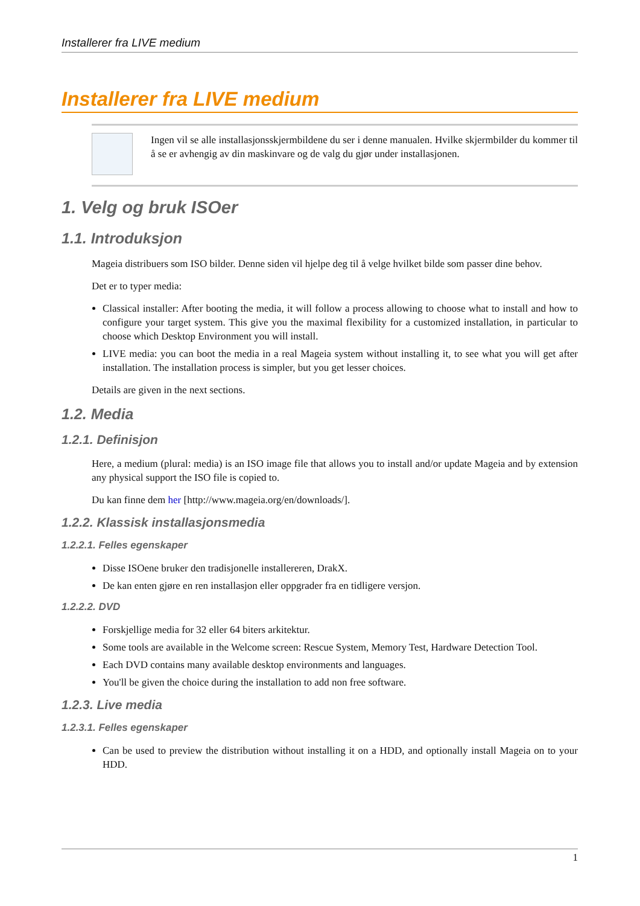Installerer fra LIVE medium
Installerer fra LIVE medium
Ingen vil se alle installasjonsskjermbildene du ser i denne manualen. Hvilke skjermbilder du kommer til å se er avhengig av din maskinvare og de valg du gjør under installasjonen.
1. Velg og bruk ISOer
1.1. Introduksjon
Mageia distribuers som ISO bilder. Denne siden vil hjelpe deg til å velge hvilket bilde som passer dine behov.
Det er to typer media:
Classical installer: After booting the media, it will follow a process allowing to choose what to install and how to configure your target system. This give you the maximal flexibility for a customized installation, in particular to choose which Desktop Environment you will install.
LIVE media: you can boot the media in a real Mageia system without installing it, to see what you will get after installation. The installation process is simpler, but you get lesser choices.
Details are given in the next sections.
1.2. Media
1.2.1. Definisjon
Here, a medium (plural: media) is an ISO image file that allows you to install and/or update Mageia and by extension any physical support the ISO file is copied to.
Du kan finne dem her [http://www.mageia.org/en/downloads/].
1.2.2. Klassisk installasjonsmedia
1.2.2.1. Felles egenskaper
Disse ISOene bruker den tradisjonelle installereren, DrakX.
De kan enten gjøre en ren installasjon eller oppgrader fra en tidligere versjon.
1.2.2.2. DVD
Forskjellige media for 32 eller 64 biters arkitektur.
Some tools are available in the Welcome screen: Rescue System, Memory Test, Hardware Detection Tool.
Each DVD contains many available desktop environments and languages.
You'll be given the choice during the installation to add non free software.
1.2.3. Live media
1.2.3.1. Felles egenskaper
Can be used to preview the distribution without installing it on a HDD, and optionally install Mageia on to your HDD.
1